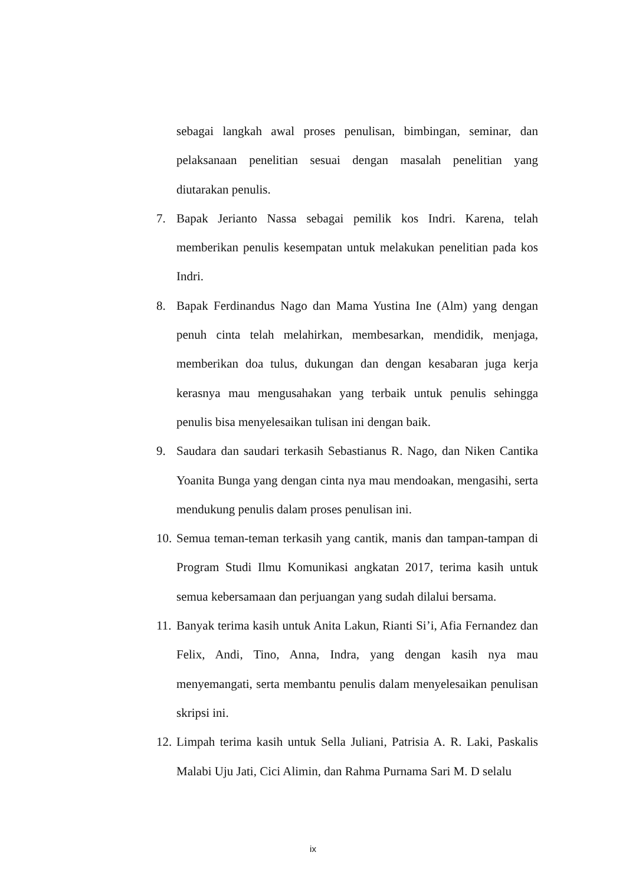sebagai langkah awal proses penulisan, bimbingan, seminar, dan pelaksanaan penelitian sesuai dengan masalah penelitian yang diutarakan penulis.
7. Bapak Jerianto Nassa sebagai pemilik kos Indri. Karena, telah memberikan penulis kesempatan untuk melakukan penelitian pada kos Indri.
8. Bapak Ferdinandus Nago dan Mama Yustina Ine (Alm) yang dengan penuh cinta telah melahirkan, membesarkan, mendidik, menjaga, memberikan doa tulus, dukungan dan dengan kesabaran juga kerja kerasnya mau mengusahakan yang terbaik untuk penulis sehingga penulis bisa menyelesaikan tulisan ini dengan baik.
9. Saudara dan saudari terkasih Sebastianus R. Nago, dan Niken Cantika Yoanita Bunga yang dengan cinta nya mau mendoakan, mengasihi, serta mendukung penulis dalam proses penulisan ini.
10. Semua teman-teman terkasih yang cantik, manis dan tampan-tampan di Program Studi Ilmu Komunikasi angkatan 2017, terima kasih untuk semua kebersamaan dan perjuangan yang sudah dilalui bersama.
11. Banyak terima kasih untuk Anita Lakun, Rianti Si’i, Afia Fernandez dan Felix, Andi, Tino, Anna, Indra, yang dengan kasih nya mau menyemangati, serta membantu penulis dalam menyelesaikan penulisan skripsi ini.
12. Limpah terima kasih untuk Sella Juliani, Patrisia A. R. Laki, Paskalis Malabi Uju Jati, Cici Alimin, dan Rahma Purnama Sari M. D selalu
ix